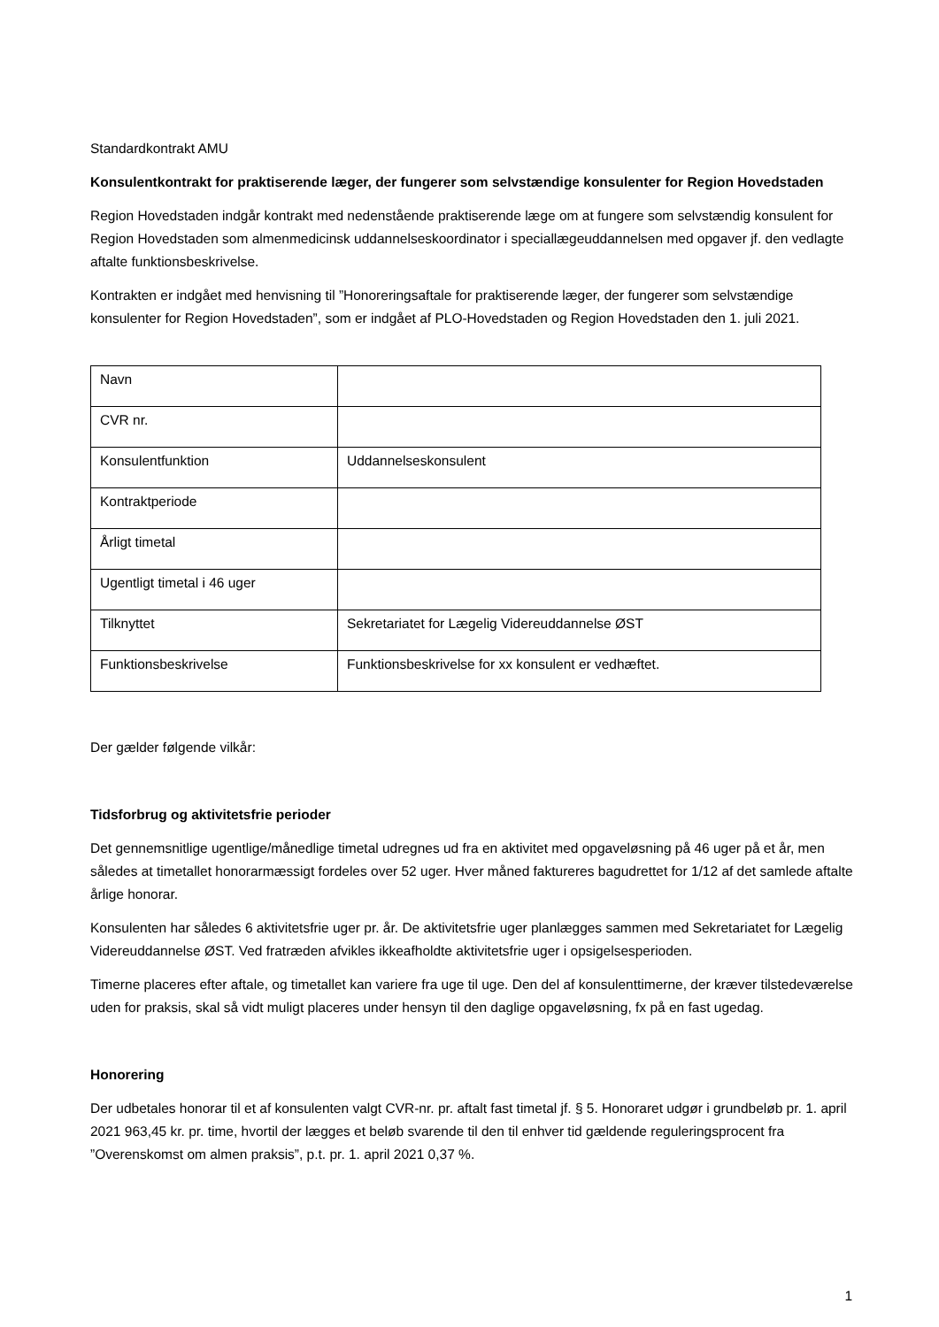Standardkontrakt AMU
Konsulentkontrakt for praktiserende læger, der fungerer som selvstændige konsulenter for Region Hovedstaden
Region Hovedstaden indgår kontrakt med nedenstående praktiserende læge om at fungere som selvstændig konsulent for Region Hovedstaden som almenmedicinsk uddannelseskoordinator i speciallægeuddannelsen med opgaver jf. den vedlagte aftalte funktionsbeskrivelse.
Kontrakten er indgået med henvisning til ”Honoreringsaftale for praktiserende læger, der fungerer som selvstændige konsulenter for Region Hovedstaden”, som er indgået af PLO-Hovedstaden og Region Hovedstaden den 1. juli 2021.
| Navn | |
| CVR nr. | |
| Konsulentfunktion | Uddannelseskonsulent |
| Kontraktperiode | |
| Årligt timetal | |
| Ugentligt timetal i 46 uger | |
| Tilknyttet | Sekretariatet for Lægelig Videreuddannelse ØST |
| Funktionsbeskrivelse | Funktionsbeskrivelse for xx konsulent er vedhæftet. |
Der gælder følgende vilkår:
Tidsforbrug og aktivitetsfrie perioder
Det gennemsnitlige ugentlige/månedlige timetal udregnes ud fra en aktivitet med opgaveløsning på 46 uger på et år, men således at timetallet honorarmæssigt fordeles over 52 uger. Hver måned faktureres bagudrettet for 1/12 af det samlede aftalte årlige honorar.
Konsulenten har således 6 aktivitetsfrie uger pr. år. De aktivitetsfrie uger planlægges sammen med Sekretariatet for Lægelig Videreuddannelse ØST. Ved fratræden afvikles ikkeafholdte aktivitetsfrie uger i opsigelsesperioden.
Timerne placeres efter aftale, og timetallet kan variere fra uge til uge. Den del af konsulenttimerne, der kræver tilstedeværelse uden for praksis, skal så vidt muligt placeres under hensyn til den daglige opgaveløsning, fx på en fast ugedag.
Honorering
Der udbetales honorar til et af konsulenten valgt CVR-nr. pr. aftalt fast timetal jf. § 5. Honoraret udgør i grundbeløb pr. 1. april 2021 963,45 kr. pr. time, hvortil der lægges et beløb svarende til den til enhver tid gældende reguleringsprocent fra ”Overenskomst om almen praksis”, p.t. pr. 1. april 2021 0,37 %.
1